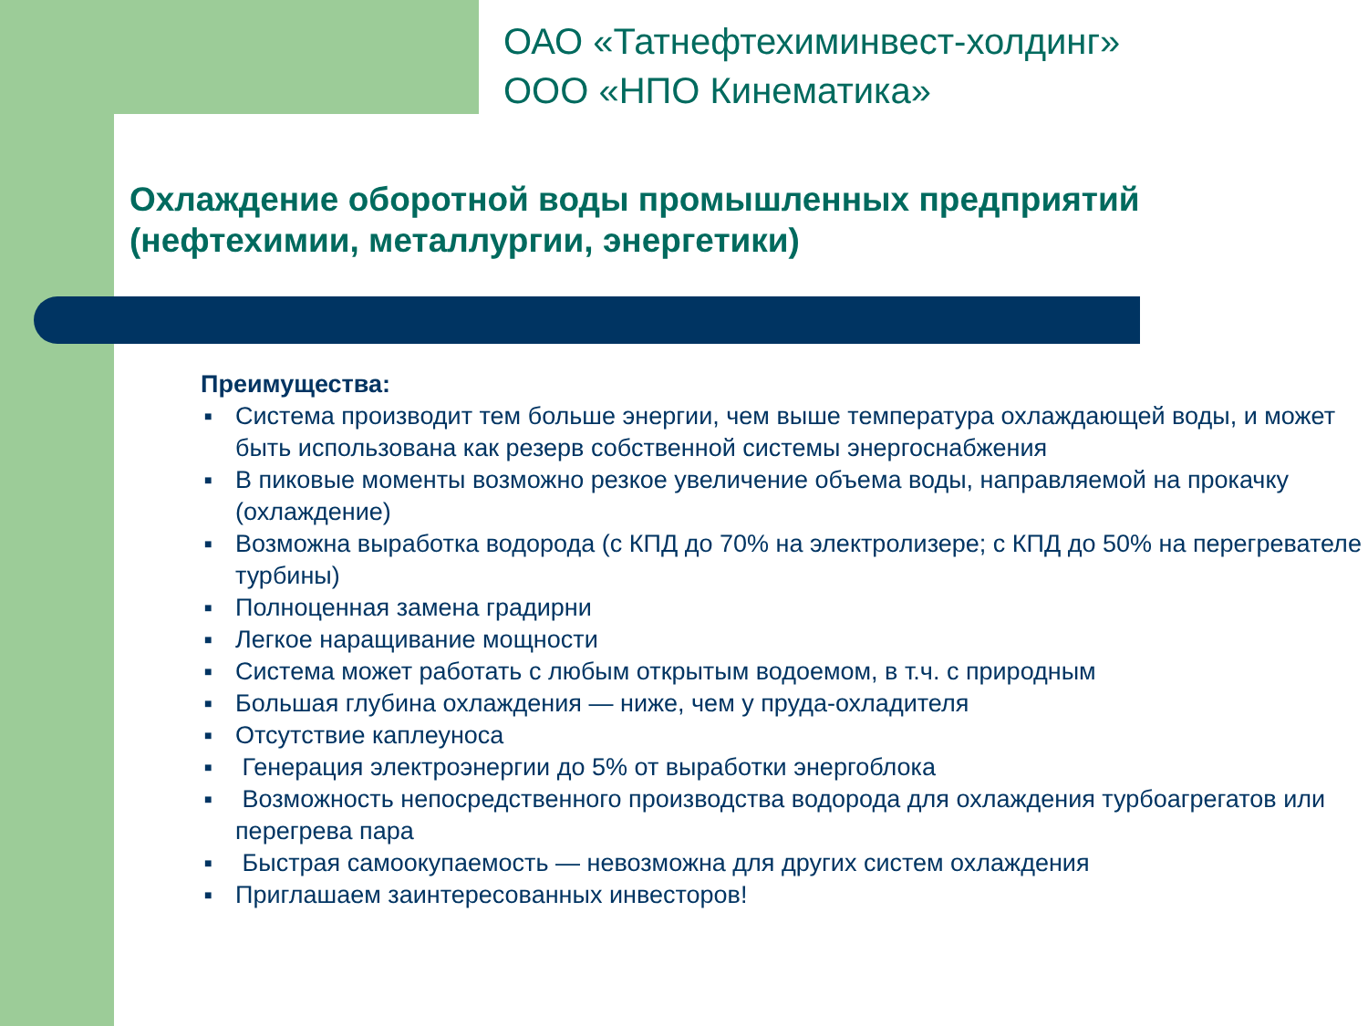ОАО «Татнефтехиминвест-холдинг»
ООО «НПО Кинематика»
Охлаждение оборотной воды промышленных предприятий (нефтехимии, металлургии, энергетики)
Преимущества:
■ Система производит тем больше энергии, чем выше температура охлаждающей воды, и может быть использована как резерв собственной системы энергоснабжения
■ В пиковые моменты возможно резкое увеличение объема воды, направляемой на прокачку (охлаждение)
■ Возможна выработка водорода (с КПД до 70% на электролизере; с КПД до 50% на перегревателе турбины)
■ Полноценная замена градирни
■ Легкое наращивание мощности
■ Система может работать с любым открытым водоемом, в т.ч. с природным
■ Большая глубина охлаждения — ниже, чем у пруда-охладителя
■ Отсутствие каплеуноса
■ Генерация электроэнергии до 5% от выработки энергоблока
■ Возможность непосредственного производства водорода для охлаждения турбоагрегатов или перегрева пара
■ Быстрая самоокупаемость — невозможна для других систем охлаждения
■ Приглашаем заинтересованных инвесторов!